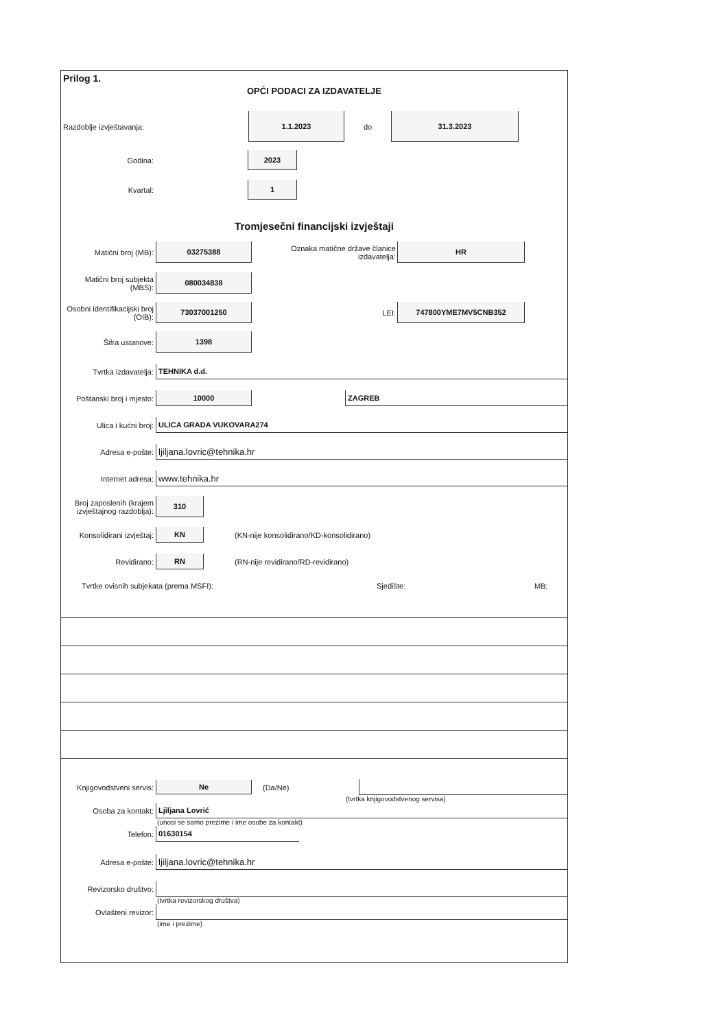Prilog 1.
OPĆI PODACI ZA IZDAVATELJE
Razdoblje izvještavanja:
1.1.2023
do
31.3.2023
Godina:
2023
Kvartal:
1
Tromjesečni financijski izvještaji
Matični broj (MB):
03275388
Oznaka matične države članice izdavatelja:
HR
Matični broj subjekta (MBS):
080034838
Osobni identifikacijski broj (OIB):
73037001250
LEI:
747800YME7MV5CNB352
Šifra ustanove:
1398
Tvrtka izdavatelja:
TEHNIKA d.d.
Poštanski broj i mjesto:
10000 ZAGREB
Ulica i kućni broj:
ULICA GRADA VUKOVARA274
Adresa e-pošte:
ljiljana.lovric@tehnika.hr
Internet adresa:
www.tehnika.hr
Broj zaposlenih (krajem izvještajnog razdoblja):
310
Konsolidirani izvještaj:
KN
(KN-nije konsolidirano/KD-konsolidirano)
Revidirano:
RN
(RN-nije revidirano/RD-revidirano)
Tvrtke ovisnih subjekata (prema MSFI): Sjedište: MB:
Knjigovodstveni servis:
Ne
(Da/Ne)
(tvrtka knjigovodstvenog servisa)
Osoba za kontakt:
Ljiljana Lovrić
(unosi se samo prezime i ime osobe za kontakt)
Telefon:
01630154
Adresa e-pošte:
ljiljana.lovric@tehnika.hr
Revizorsko društvo:
(tvrtka revizorskog društva)
Ovlašteni revizor:
(ime i prezime)